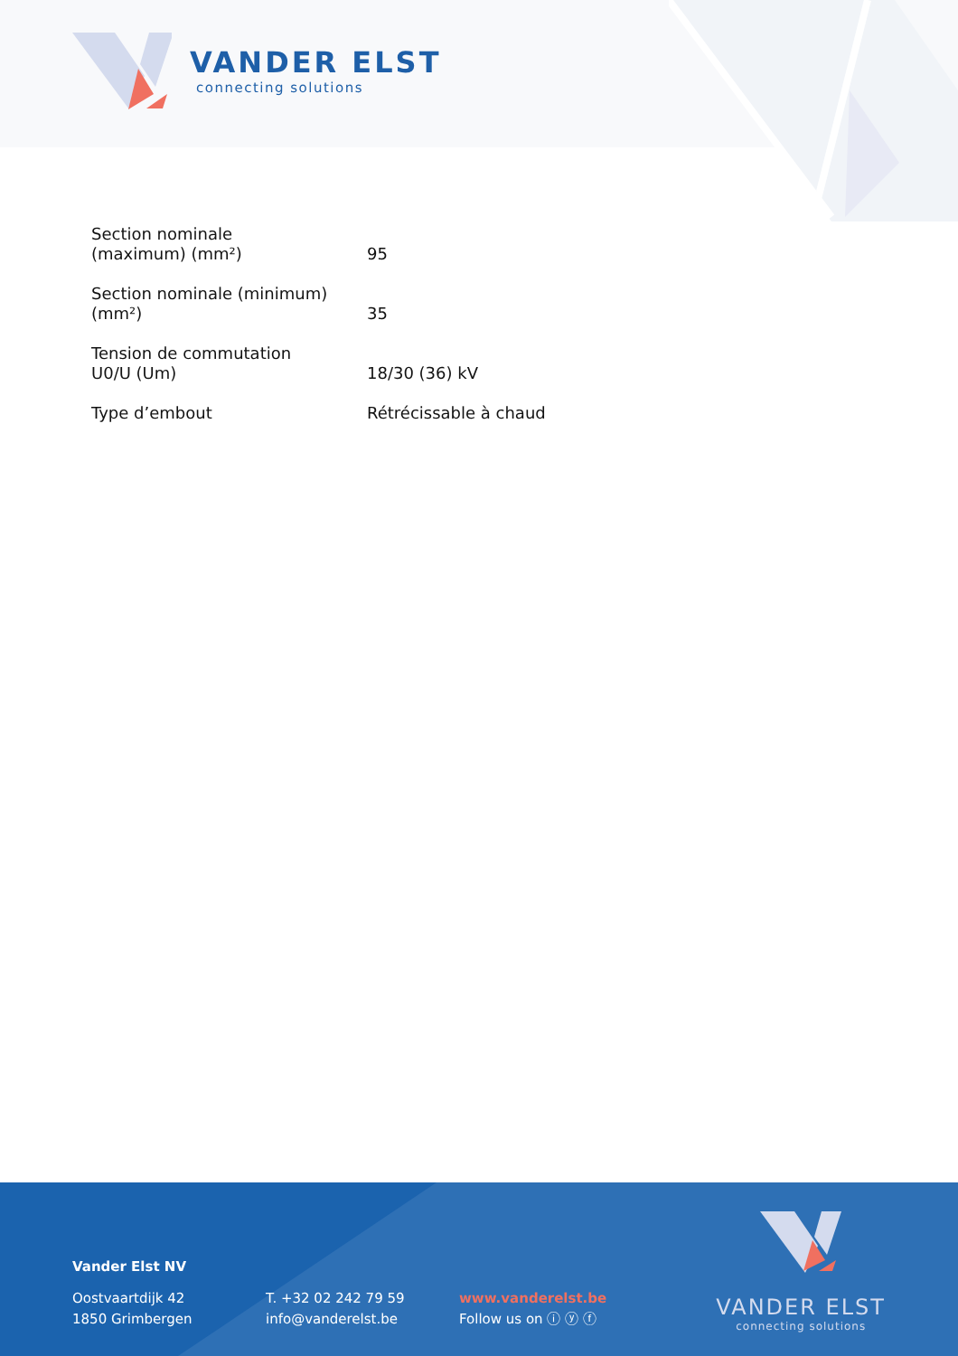VANDER ELST
connecting solutions
| Section nominale (maximum) (mm²) | 95 |
| Section nominale (minimum) (mm²) | 35 |
| Tension de commutation U0/U (Um) | 18/30 (36) kV |
| Type d’embout | Rétrécissable à chaud |
Vander Elst NV
Oostvaartdijk 42
1850 Grimbergen
T. +32 02 242 79 59
info@vanderelst.be
www.vanderelst.be
Follow us on ⓘ ⓨ ⓕ
VANDER ELST
connecting solutions